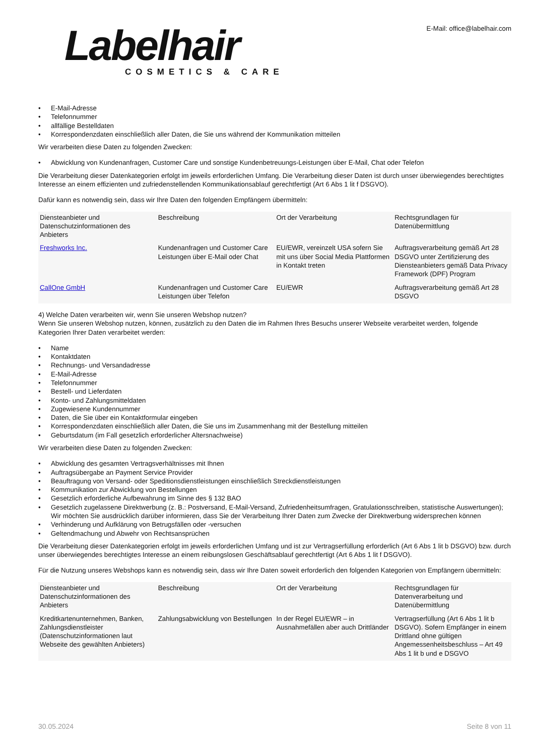Labelhair
COSMETICS & CARE
E-Mail: office@labelhair.com
• E-Mail-Adresse
• Telefonnummer
• allfällige Bestelldaten
• Korrespondenzdaten einschließlich aller Daten, die Sie uns während der Kommunikation mitteilen
Wir verarbeiten diese Daten zu folgenden Zwecken:
• Abwicklung von Kundenanfragen, Customer Care und sonstige Kundenbetreuungs-Leistungen über E-Mail, Chat oder Telefon
Die Verarbeitung dieser Datenkategorien erfolgt im jeweils erforderlichen Umfang. Die Verarbeitung dieser Daten ist durch unser überwiegendes berechtigtes Interesse an einem effizienten und zufriedenstellenden Kommunikationsablauf gerechtfertigt (Art 6 Abs 1 lit f DSGVO).
Dafür kann es notwendig sein, dass wir Ihre Daten den folgenden Empfängern übermitteln:
| Diensteanbieter und Datenschutzinformationen des Anbieters | Beschreibung | Ort der Verarbeitung | Rechtsgrundlagen für Datenübermittlung |
| --- | --- | --- | --- |
| Freshworks Inc. | Kundenanfragen und Customer Care Leistungen über E-Mail oder Chat | EU/EWR, vereinzelt USA sofern Sie mit uns über Social Media Plattformen in Kontakt treten | Auftragsverarbeitung gemäß Art 28 DSGVO unter Zertifizierung des Diensteanbieters gemäß Data Privacy Framework (DPF) Program |
| CallOne GmbH | Kundenanfragen und Customer Care Leistungen über Telefon | EU/EWR | Auftragsverarbeitung gemäß Art 28 DSGVO |
4) Welche Daten verarbeiten wir, wenn Sie unseren Webshop nutzen?
Wenn Sie unseren Webshop nutzen, können, zusätzlich zu den Daten die im Rahmen Ihres Besuchs unserer Webseite verarbeitet werden, folgende Kategorien Ihrer Daten verarbeitet werden:
• Name
• Kontaktdaten
• Rechnungs- und Versandadresse
• E-Mail-Adresse
• Telefonnummer
• Bestell- und Lieferdaten
• Konto- und Zahlungsmitteldaten
• Zugewiesene Kundennummer
• Daten, die Sie über ein Kontaktformular eingeben
• Korrespondenzdaten einschließlich aller Daten, die Sie uns im Zusammenhang mit der Bestellung mitteilen
• Geburtsdatum (im Fall gesetzlich erforderlicher Altersnachweise)
Wir verarbeiten diese Daten zu folgenden Zwecken:
• Abwicklung des gesamten Vertragsverhältnisses mit Ihnen
• Auftragsübergabe an Payment Service Provider
• Beauftragung von Versand- oder Speditionsdienstleistungen einschließlich Streckdienstleistungen
• Kommunikation zur Abwicklung von Bestellungen
• Gesetzlich erforderliche Aufbewahrung im Sinne des § 132 BAO
• Gesetzlich zugelassene Direktwerbung (z. B.: Postversand, E-Mail-Versand, Zufriedenheitsumfragen, Gratulationsschreiben, statistische Auswertungen); Wir möchten Sie ausdrücklich darüber informieren, dass Sie der Verarbeitung Ihrer Daten zum Zwecke der Direktwerbung widersprechen können
• Verhinderung und Aufklärung von Betrugsfällen oder -versuchen
• Geltendmachung und Abwehr von Rechtsansprüchen
Die Verarbeitung dieser Datenkategorien erfolgt im jeweils erforderlichen Umfang und ist zur Vertragserfüllung erforderlich (Art 6 Abs 1 lit b DSGVO) bzw. durch unser überwiegendes berechtigtes Interesse an einem reibungslosen Geschäftsablauf gerechtfertigt (Art 6 Abs 1 lit f DSGVO).
Für die Nutzung unseres Webshops kann es notwendig sein, dass wir Ihre Daten soweit erforderlich den folgenden Kategorien von Empfängern übermitteln:
| Diensteanbieter und Datenschutzinformationen des Anbieters | Beschreibung | Ort der Verarbeitung | Rechtsgrundlagen für Datenverarbeitung und Datenübermittlung |
| --- | --- | --- | --- |
| Kreditkartenunternehmen, Banken, Zahlungsdienstleister (Datenschutzinformationen laut Webseite des gewählten Anbieters) | Zahlungsabwicklung von Bestellungen | In der Regel EU/EWR – in Ausnahmefällen aber auch Drittländer | Vertragserfüllung (Art 6 Abs 1 lit b DSGVO). Sofern Empfänger in einem Drittland ohne gültigen Angemessenheitsbeschluss – Art 49 Abs 1 lit b und e DSGVO |
30.05.2024 Seite 8 von 11